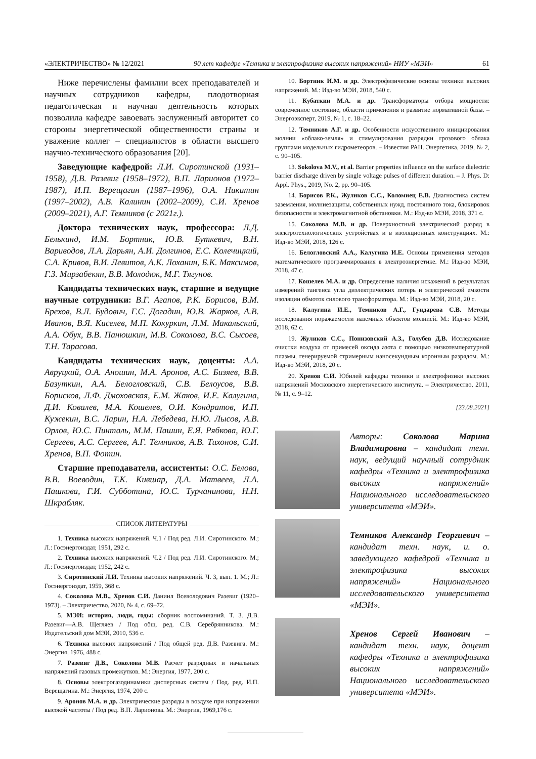«ЭЛЕКТРИЧЕСТВО» № 12/2021 90 лет кафедре «Техника и электрофизика высоких напряжений» НИУ «МЭИ» 61
Ниже перечислены фамилии всех преподавателей и научных сотрудников кафедры, плодотворная педагогическая и научная деятельность которых позволила кафедре завоевать заслуженный авторитет со стороны энергетической общественности страны и уважение коллег – специалистов в области высшего научно-технического образования [20].
Заведующие кафедрой: Л.И. Сиротинской (1931–1958), Д.В. Разевиг (1958–1972), В.П. Ларионов (1972–1987), И.П. Верещагин (1987–1996), О.А. Никитин (1997–2002), А.В. Калинин (2002–2009), С.И. Хренов (2009–2021), А.Г. Темников (с 2021г.).
Доктора технических наук, профессора: Л.Д. Белькинд, И.М. Бортник, Ю.В. Буткевич, В.Н. Вариводов, Л.А. Дарьян, А.И. Долгинов, Е.С. Колечицкий, С.А. Кривов, В.И. Левитов, А.К. Лоханин, Б.К. Максимов, Г.З. Мирзабекян, В.В. Молодюк, М.Г. Тягунов.
Кандидаты технических наук, старшие и ведущие научные сотрудники: В.Г. Агапов, Р.К. Борисов, В.М. Брехов, В.Л. Будович, Г.С. Догадин, Ю.В. Жарков, А.В. Иванов, В.Я. Киселев, М.П. Кокуркин, Л.М. Макальский, А.А. Обух, В.В. Панюшкин, М.В. Соколова, В.С. Сысоев, Т.Н. Тарасова.
Кандидаты технических наук, доценты: А.А. Авруцкий, О.А. Аношин, М.А. Аронов, А.С. Бизяев, В.В. Базуткин, А.А. Белогловский, С.В. Белоусов, В.В. Борисков, Л.Ф. Дмоховская, Е.М. Жаков, И.Е. Калугина, Д.И. Ковалев, М.А. Кошелев, О.И. Кондратов, И.П. Кужекин, В.С. Ларин, Н.А. Лебедева, Н.Ю. Лысов, А.В. Орлов, Ю.С. Пинталь, М.М. Пашин, Е.Я. Рябкова, Ю.Г. Сергеев, А.С. Сергеев, А.Г. Темников, А.В. Тихонов, С.И. Хренов, В.П. Фотин.
Старшие преподаватели, ассистенты: О.С. Белова, В.В. Воеводин, Т.К. Кившар, Д.А. Матвеев, Л.А. Пашкова, Г.И. Субботина, Ю.С. Турчанинова, Н.Н. Шкрабляк.
СПИСОК ЛИТЕРАТУРЫ
1. Техника высоких напряжений. Ч.1 / Под ред. Л.И. Сиротинского. М.; Л.: Госэнергоиздат, 1951, 292 с.
2. Техника высоких напряжений. Ч.2 / Под ред. Л.И. Сиротинского. М.; Л.: Госэнергоиздат, 1952, 242 с.
3. Сиротинский Л.И. Техника высоких напряжений. Ч. 3, вып. 1. М.; Л.: Госэнергоиздат, 1959, 368 с.
4. Соколова М.В., Хренов С.И. Даниил Всеволодович Разевиг (1920–1973). – Электричество, 2020, № 4, с. 69–72.
5. МЭИ: история, люди, годы: сборник воспоминаний. Т. 3. Д.В. Разевиг—А.В. Щегляев / Под общ. ред. С.В. Серебрянникова. М.: Издательский дом МЭИ, 2010, 536 с.
6. Техника высоких напряжений / Под общей ред. Д.В. Разевига. М.: Энергия, 1976, 488 с.
7. Разевиг Д.В., Соколова М.В. Расчет разрядных и начальных напряжений газовых промежутков. М.: Энергия, 1977, 200 с.
8. Основы электрогазодинамики дисперсных систем / Под. ред. И.П. Верещагина. М.: Энергия, 1974, 200 с.
9. Аронов М.А. и др. Электрические разряды в воздухе при напряжении высокой частоты / Под ред. В.П. Ларионова. М.: Энергия, 1969,176 с.
10. Бортник И.М. и др. Электрофизические основы техники высоких напряжений. М.: Изд-во МЭИ, 2018, 540 с.
11. Кубаткин М.А. и др. Трансформаторы отбора мощности: современное состояние, области применения и развитие нормативной базы. – Энергоэксперт, 2019, № 1, с. 18–22.
12. Темников А.Г. и др. Особенности искусственного инициирования молнии «облако-земля» и стимулирования разрядки грозового облака группами модельных гидрометеоров. – Известия РАН. Энергетика, 2019, № 2, с. 90–105.
13. Sokolova M.V., et al. Barrier properties influence on the surface dielectric barrier discharge driven by single voltage pulses of different duration. – J. Phys. D: Appl. Phys., 2019, No. 2, pp. 90–105.
14. Борисов Р.К., Жуликов С.С., Коломиец Е.В. Диагностика систем заземления, молниезащиты, собственных нужд, постоянного тока, блокировок безопасности и электромагнитной обстановки. М.: Изд-во МЭИ, 2018, 371 с.
15. Соколова М.В. и др. Поверхностный электрический разряд в электротехнологических устройствах и в изоляционных конструкциях. М.: Изд-во МЭИ, 2018, 126 с.
16. Белогловский А.А., Калугина И.Е. Основы применения методов математического программирования в электроэнергетике. М.: Изд-во МЭИ, 2018, 47 с.
17. Кошелев М.А. и др. Определение наличия искажений в результатах измерений тангенса угла диэлектрических потерь и электрической емкости изоляции обмоток силового трансформатора. М.: Изд-во МЭИ, 2018, 20 с.
18. Калугина И.Е., Темников А.Г., Гундарева С.В. Методы исследования поражаемости наземных объектов молнией. М.: Изд-во МЭИ, 2018, 62 с.
19. Жуликов С.С., Понизовский А.З., Голубев Д.В. Исследование очистки воздуха от примесей оксида азота с помощью низкотемпературной плазмы, генерируемой стримерным наносекундным коронным разрядом. М.: Изд-во МЭИ, 2018, 20 с.
20. Хренов С.И. Юбилей кафедры техники и электрофизики высоких напряжений Московского энергетического института. – Электричество, 2011, № 11, с. 9–12.
[23.08.2021]
Авторы: Соколова Марина Владимировна – кандидат техн. наук, ведущий научный сотрудник кафедры «Техника и электрофизика высоких напряжений» Национального исследовательского университета «МЭИ».
Темников Александр Георгиевич – кандидат техн. наук, и. о. заведующего кафедрой «Техника и электрофизика высоких напряжений» Национального исследовательского университета «МЭИ».
Хренов Сергей Иванович – кандидат техн. наук, доцент кафедры «Техника и электрофизика высоких напряжений» Национального исследовательского университета «МЭИ».